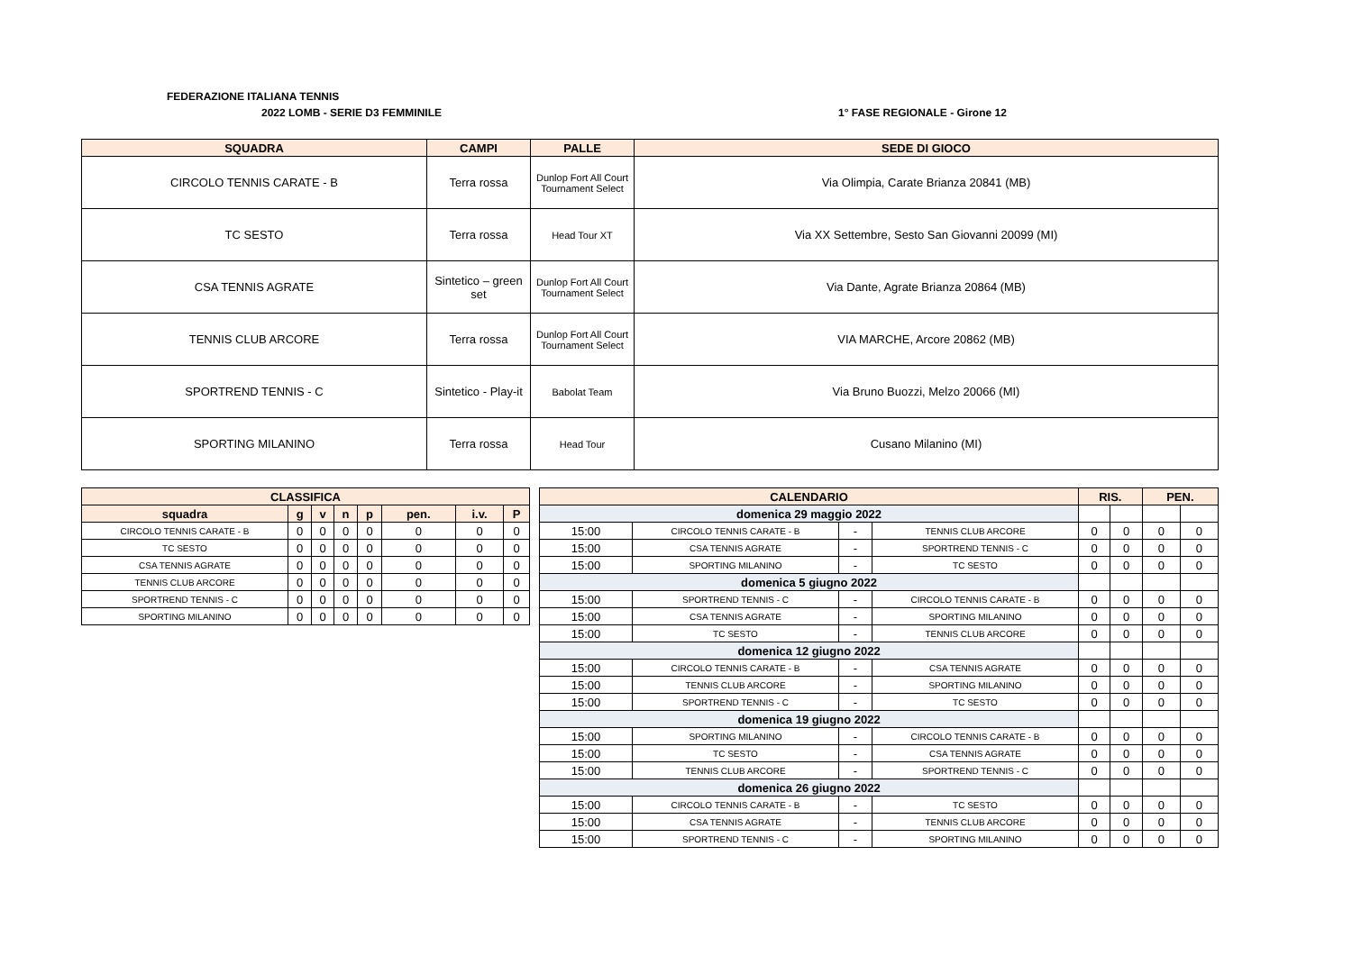FEDERAZIONE ITALIANA TENNIS
2022 LOMB - SERIE D3 FEMMINILE 1° FASE REGIONALE - Girone 12
| SQUADRA | CAMPI | PALLE | SEDE DI GIOCO |
| --- | --- | --- | --- |
| CIRCOLO TENNIS CARATE - B | Terra rossa | Dunlop Fort All Court Tournament Select | Via Olimpia, Carate Brianza 20841 (MB) |
| TC SESTO | Terra rossa | Head Tour XT | Via XX Settembre, Sesto San Giovanni 20099 (MI) |
| CSA TENNIS AGRATE | Sintetico – green set | Dunlop Fort All Court Tournament Select | Via Dante, Agrate Brianza 20864 (MB) |
| TENNIS CLUB ARCORE | Terra rossa | Dunlop Fort All Court Tournament Select | VIA MARCHE, Arcore 20862 (MB) |
| SPORTREND TENNIS - C | Sintetico - Play-it | Babolat Team | Via Bruno Buozzi, Melzo 20066 (MI) |
| SPORTING MILANINO | Terra rossa | Head Tour | Cusano Milanino (MI) |
| CLASSIFICA | | | | | | | |
| --- | --- | --- | --- | --- | --- | --- | --- |
| squadra | g | v | n | p | pen. | i.v. | P |
| CIRCOLO TENNIS CARATE - B | 0 | 0 | 0 | 0 | 0 | 0 | 0 |
| TC SESTO | 0 | 0 | 0 | 0 | 0 | 0 | 0 |
| CSA TENNIS AGRATE | 0 | 0 | 0 | 0 | 0 | 0 | 0 |
| TENNIS CLUB ARCORE | 0 | 0 | 0 | 0 | 0 | 0 | 0 |
| SPORTREND TENNIS - C | 0 | 0 | 0 | 0 | 0 | 0 | 0 |
| SPORTING MILANINO | 0 | 0 | 0 | 0 | 0 | 0 | 0 |
| CALENDARIO | | | | RIS. | | PEN. | |
| --- | --- | --- | --- | --- | --- | --- | --- |
| domenica 29 maggio 2022 | | | | | | | |
| 15:00 | CIRCOLO TENNIS CARATE - B | - | TENNIS CLUB ARCORE | 0 | 0 | 0 | 0 |
| 15:00 | CSA TENNIS AGRATE | - | SPORTREND TENNIS - C | 0 | 0 | 0 | 0 |
| 15:00 | SPORTING MILANINO | - | TC SESTO | 0 | 0 | 0 | 0 |
| domenica 5 giugno 2022 | | | | | | | |
| 15:00 | SPORTREND TENNIS - C | - | CIRCOLO TENNIS CARATE - B | 0 | 0 | 0 | 0 |
| 15:00 | CSA TENNIS AGRATE | - | SPORTING MILANINO | 0 | 0 | 0 | 0 |
| 15:00 | TC SESTO | - | TENNIS CLUB ARCORE | 0 | 0 | 0 | 0 |
| domenica 12 giugno 2022 | | | | | | | |
| 15:00 | CIRCOLO TENNIS CARATE - B | - | CSA TENNIS AGRATE | 0 | 0 | 0 | 0 |
| 15:00 | TENNIS CLUB ARCORE | - | SPORTING MILANINO | 0 | 0 | 0 | 0 |
| 15:00 | SPORTREND TENNIS - C | - | TC SESTO | 0 | 0 | 0 | 0 |
| domenica 19 giugno 2022 | | | | | | | |
| 15:00 | SPORTING MILANINO | - | CIRCOLO TENNIS CARATE - B | 0 | 0 | 0 | 0 |
| 15:00 | TC SESTO | - | CSA TENNIS AGRATE | 0 | 0 | 0 | 0 |
| 15:00 | TENNIS CLUB ARCORE | - | SPORTREND TENNIS - C | 0 | 0 | 0 | 0 |
| domenica 26 giugno 2022 | | | | | | | |
| 15:00 | CIRCOLO TENNIS CARATE - B | - | TC SESTO | 0 | 0 | 0 | 0 |
| 15:00 | CSA TENNIS AGRATE | - | TENNIS CLUB ARCORE | 0 | 0 | 0 | 0 |
| 15:00 | SPORTREND TENNIS - C | - | SPORTING MILANINO | 0 | 0 | 0 | 0 |